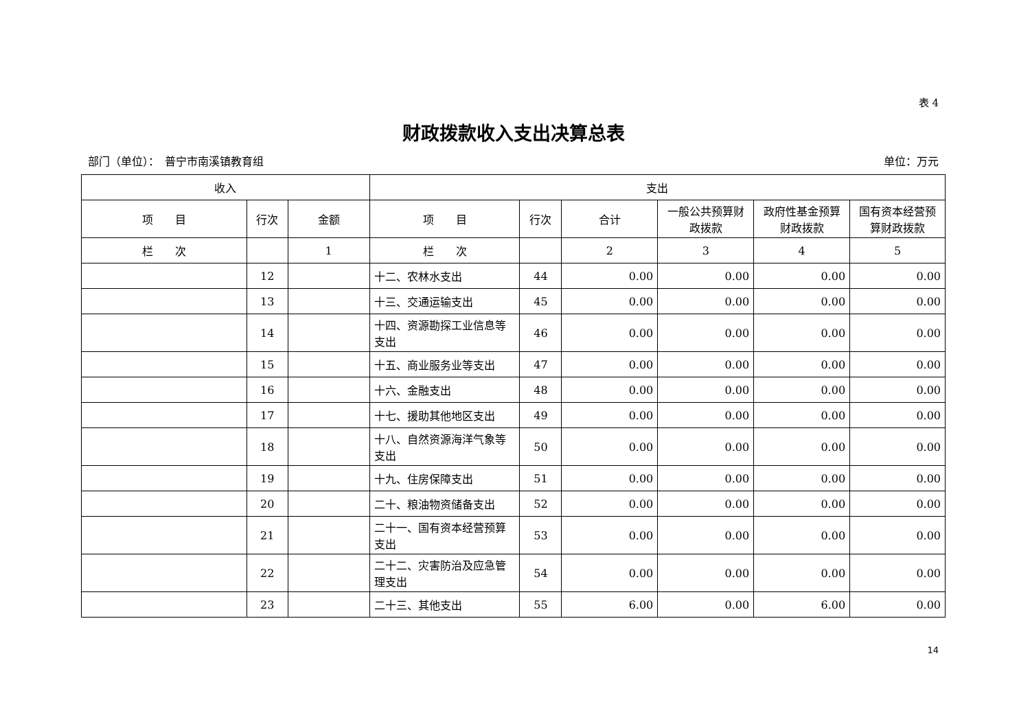表 4
财政拨款收入支出决算总表
部门（单位）：　普宁市南溪镇教育组 单位：万元
| 收入 | | | 支出 | | | | | |
| --- | --- | --- | --- | --- | --- | --- | --- | --- |
| 项 目 | 行次 | 金额 | 项 目 | 行次 | 合计 | 一般公共预算财政拨款 | 政府性基金预算财政拨款 | 国有资本经营预算财政拨款 |
| 栏 次 | | 1 | 栏 次 | | 2 | 3 | 4 | 5 |
| | 12 | | 十二、农林水支出 | 44 | 0.00 | 0.00 | 0.00 | 0.00 |
| | 13 | | 十三、交通运输支出 | 45 | 0.00 | 0.00 | 0.00 | 0.00 |
| | 14 | | 十四、资源勘探工业信息等支出 | 46 | 0.00 | 0.00 | 0.00 | 0.00 |
| | 15 | | 十五、商业服务业等支出 | 47 | 0.00 | 0.00 | 0.00 | 0.00 |
| | 16 | | 十六、金融支出 | 48 | 0.00 | 0.00 | 0.00 | 0.00 |
| | 17 | | 十七、援助其他地区支出 | 49 | 0.00 | 0.00 | 0.00 | 0.00 |
| | 18 | | 十八、自然资源海洋气象等支出 | 50 | 0.00 | 0.00 | 0.00 | 0.00 |
| | 19 | | 十九、住房保障支出 | 51 | 0.00 | 0.00 | 0.00 | 0.00 |
| | 20 | | 二十、粮油物资储备支出 | 52 | 0.00 | 0.00 | 0.00 | 0.00 |
| | 21 | | 二十一、国有资本经营预算支出 | 53 | 0.00 | 0.00 | 0.00 | 0.00 |
| | 22 | | 二十二、灾害防治及应急管理支出 | 54 | 0.00 | 0.00 | 0.00 | 0.00 |
| | 23 | | 二十三、其他支出 | 55 | 6.00 | 0.00 | 6.00 | 0.00 |
14